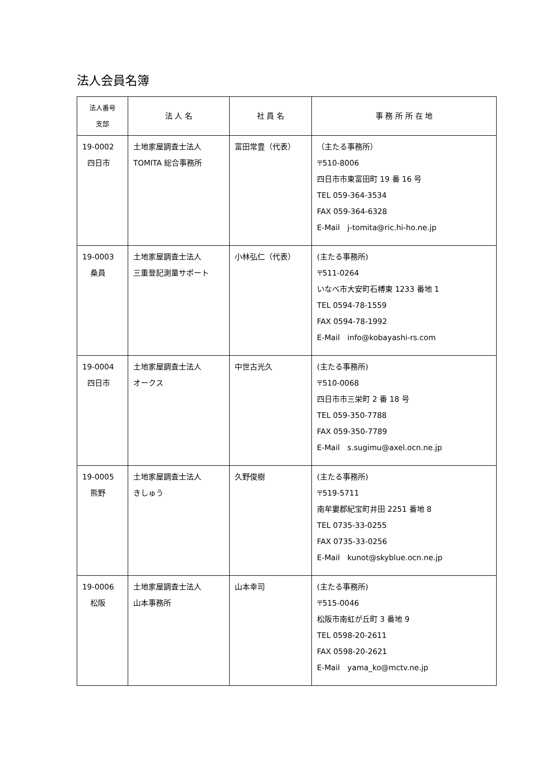法人会員名簿
| 法人番号 支部 | 法 人 名 | 社 員 名 | 事 務 所 所 在 地 |
| --- | --- | --- | --- |
| 19-0002 四日市 | 土地家屋調査士法人 TOMITA 総合事務所 | 富田常豊（代表） | （主たる事務所） 〒510-8006 四日市市東富田町 19 番 16 号 TEL 059-364-3534 FAX 059-364-6328 E-Mail j-tomita@ric.hi-ho.ne.jp |
| 19-0003 桑員 | 土地家屋調査士法人 三重登記測量サポート | 小林弘仁（代表） | (主たる事務所) 〒511-0264 いなべ市大安町石榑東 1233 番地 1 TEL 0594-78-1559 FAX 0594-78-1992 E-Mail info@kobayashi-rs.com |
| 19-0004 四日市 | 土地家屋調査士法人 オークス | 中世古光久 | (主たる事務所) 〒510-0068 四日市市三栄町 2 番 18 号 TEL 059-350-7788 FAX 059-350-7789 E-Mail s.sugimu@axel.ocn.ne.jp |
| 19-0005 熊野 | 土地家屋調査士法人 きしゅう | 久野俊樹 | (主たる事務所) 〒519-5711 南牟婁郡紀宝町井田 2251 番地 8 TEL 0735-33-0255 FAX 0735-33-0256 E-Mail kunot@skyblue.ocn.ne.jp |
| 19-0006 松阪 | 土地家屋調査士法人 山本事務所 | 山本幸司 | (主たる事務所) 〒515-0046 松阪市南虹が丘町 3 番地 9 TEL 0598-20-2611 FAX 0598-20-2621 E-Mail yama_ko@mctv.ne.jp |